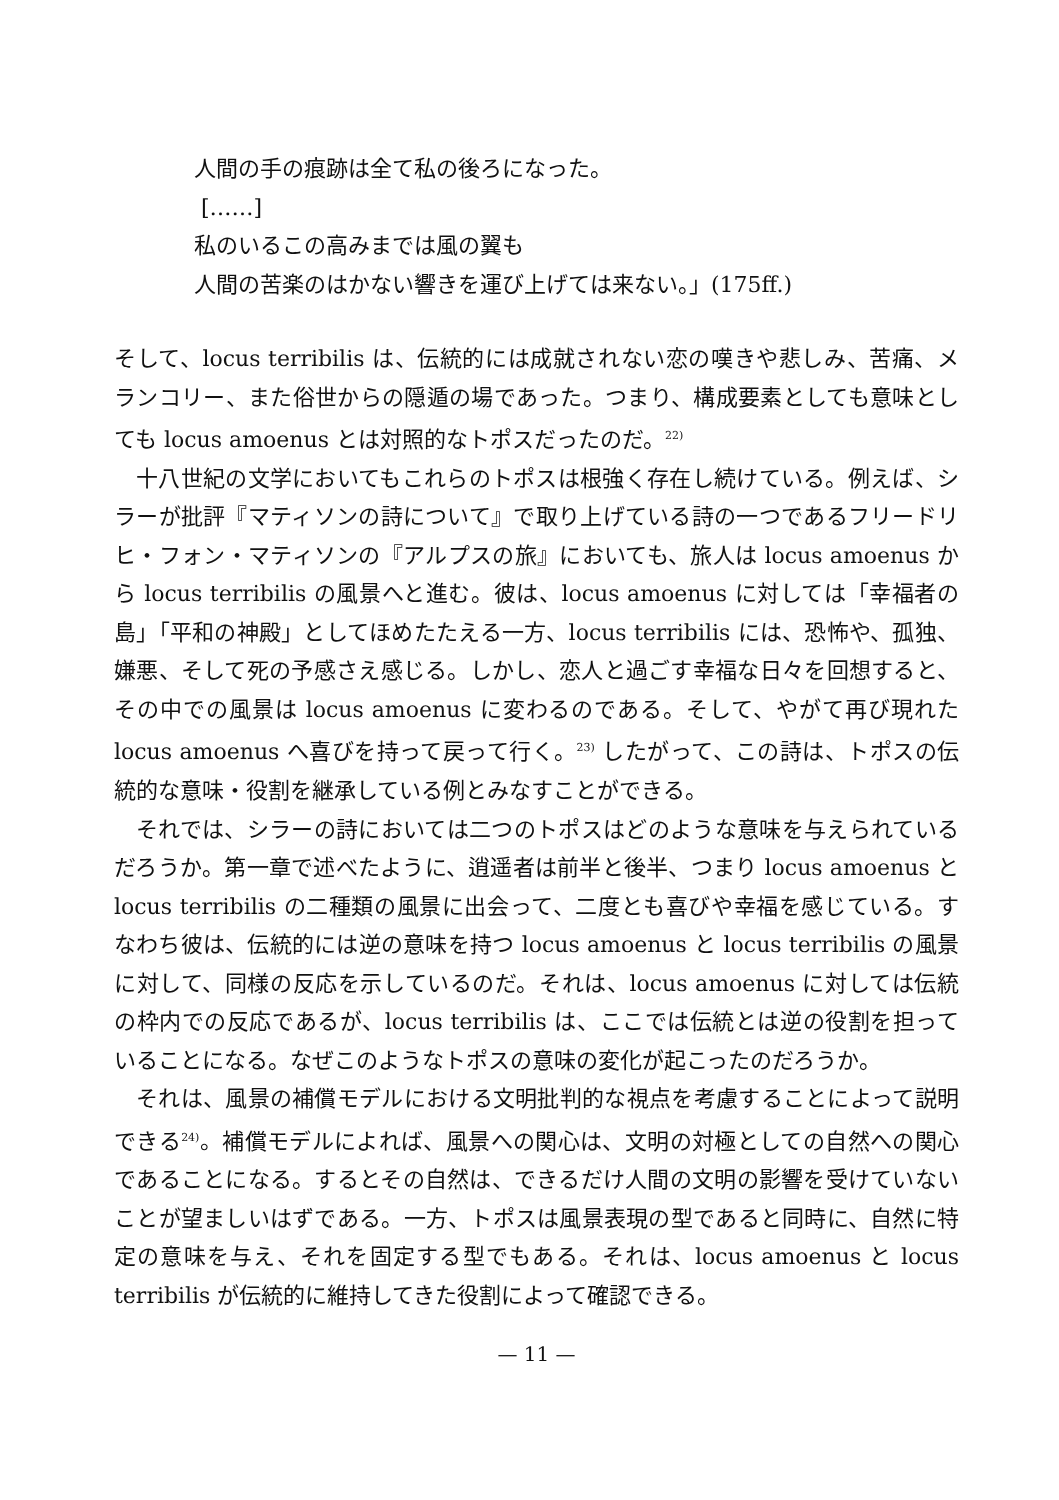人間の手の痕跡は全て私の後ろになった。
[……]
私のいるこの高みまでは風の翼も
人間の苦楽のはかない響きを運び上げては来ない。」(175ff.)
そして、locus terribilis は、伝統的には成就されない恋の嘆きや悲しみ、苦痛、メランコリー、また俗世からの隠遁の場であった。つまり、構成要素としても意味としても locus amoenus とは対照的なトポスだったのだ。<sup>22)</sup>
十八世紀の文学においてもこれらのトポスは根強く存在し続けている。例えば、シラーが批評『マティソンの詩について』で取り上げている詩の一つであるフリードリヒ・フォン・マティソンの『アルプスの旅』においても、旅人は locus amoenus から locus terribilis の風景へと進む。彼は、locus amoenus に対しては「幸福者の島」「平和の神殿」としてほめたたえる一方、locus terribilis には、恐怖や、孤独、嫌悪、そして死の予感さえ感じる。しかし、恋人と過ごす幸福な日々を回想すると、その中での風景は locus amoenus に変わるのである。そして、やがて再び現れた locus amoenus へ喜びを持って戻って行く。<sup>23)</sup> したがって、この詩は、トポスの伝統的な意味・役割を継承している例とみなすことができる。
それでは、シラーの詩においては二つのトポスはどのような意味を与えられているだろうか。第一章で述べたように、逍遥者は前半と後半、つまり locus amoenus と locus terribilis の二種類の風景に出会って、二度とも喜びや幸福を感じている。すなわち彼は、伝統的には逆の意味を持つ locus amoenus と locus terribilis の風景に対して、同様の反応を示しているのだ。それは、locus amoenus に対しては伝統の枠内での反応であるが、locus terribilis は、ここでは伝統とは逆の役割を担っていることになる。なぜこのようなトポスの意味の変化が起こったのだろうか。
それは、風景の補償モデルにおける文明批判的な視点を考慮することによって説明できる<sup>24)</sup>。補償モデルによれば、風景への関心は、文明の対極としての自然への関心であることになる。するとその自然は、できるだけ人間の文明の影響を受けていないことが望ましいはずである。一方、トポスは風景表現の型であると同時に、自然に特定の意味を与え、それを固定する型でもある。それは、locus amoenus と locus terribilis が伝統的に維持してきた役割によって確認できる。
— 11 —